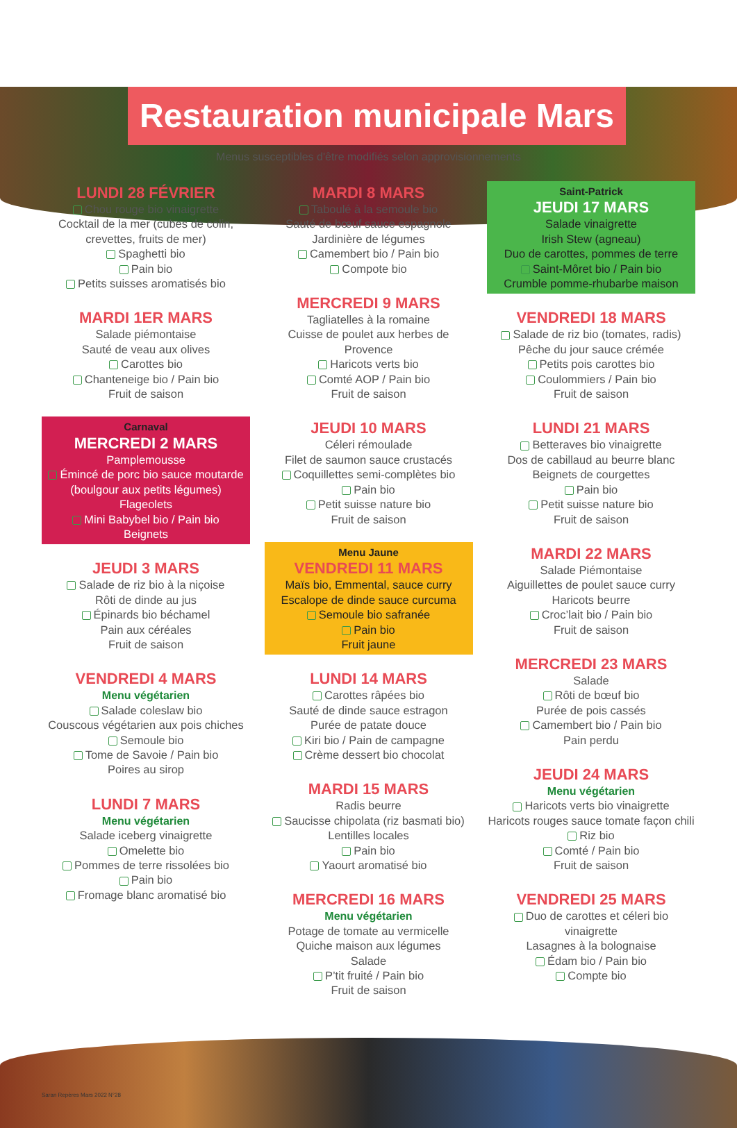Restauration municipale Mars
Menus susceptibles d'être modifiés selon approvisionnements
LUNDI 28 FÉVRIER
Chou rouge bio vinaigrette
Cocktail de la mer (cubes de colin, crevettes, fruits de mer)
Spaghetti bio
Pain bio
Petits suisses aromatisés bio
MARDI 1ER MARS
Salade piémontaise
Sauté de veau aux olives
Carottes bio
Chanteneige bio / Pain bio
Fruit de saison
Carnaval
MERCREDI 2 MARS
Pamplemousse
Émincé de porc bio sauce moutarde (boulgour aux petits légumes)
Flageolets
Mini Babybel bio / Pain bio
Beignets
JEUDI 3 MARS
Salade de riz bio à la niçoise
Rôti de dinde au jus
Épinards bio béchamel
Pain aux céréales
Fruit de saison
VENDREDI 4 MARS
Menu végétarien
Salade coleslaw bio
Couscous végétarien aux pois chiches
Semoule bio
Tome de Savoie / Pain bio
Poires au sirop
LUNDI 7 MARS
Menu végétarien
Salade iceberg vinaigrette
Omelette bio
Pommes de terre rissolées bio
Pain bio
Fromage blanc aromatisé bio
MARDI 8 MARS
Taboulé à la semoule bio
Sauté de bœuf sauce espagnole
Jardinière de légumes
Camembert bio / Pain bio
Compote bio
MERCREDI 9 MARS
Tagliatelles à la romaine
Cuisse de poulet aux herbes de Provence
Haricots verts bio
Comté AOP / Pain bio
Fruit de saison
JEUDI 10 MARS
Céleri rémoulade
Filet de saumon sauce crustacés
Coquillettes semi-complètes bio
Pain bio
Petit suisse nature bio
Fruit de saison
Menu Jaune
VENDREDI 11 MARS
Maïs bio, Emmental, sauce curry
Escalope de dinde sauce curcuma
Semoule bio safranée
Pain bio
Fruit jaune
LUNDI 14 MARS
Carottes râpées bio
Sauté de dinde sauce estragon
Purée de patate douce
Kiri bio / Pain de campagne
Crème dessert bio chocolat
MARDI 15 MARS
Radis beurre
Saucisse chipolata (riz basmati bio)
Lentilles locales
Pain bio
Yaourt aromatisé bio
MERCREDI 16 MARS
Menu végétarien
Potage de tomate au vermicelle
Quiche maison aux légumes
Salade
P’tit fruité / Pain bio
Fruit de saison
Saint-Patrick
JEUDI 17 MARS
Salade vinaigrette
Irish Stew (agneau)
Duo de carottes, pommes de terre
Saint-Môret bio / Pain bio
Crumble pomme-rhubarbe maison
VENDREDI 18 MARS
Salade de riz bio (tomates, radis)
Pêche du jour sauce crémée
Petits pois carottes bio
Coulommiers / Pain bio
Fruit de saison
LUNDI 21 MARS
Betteraves bio vinaigrette
Dos de cabillaud au beurre blanc
Beignets de courgettes
Pain bio
Petit suisse nature bio
Fruit de saison
MARDI 22 MARS
Salade Piémontaise
Aiguillettes de poulet sauce curry
Haricots beurre
Croc’lait bio / Pain bio
Fruit de saison
MERCREDI 23 MARS
Salade
Rôti de bœuf bio
Purée de pois cassés
Camembert bio / Pain bio
Pain perdu
JEUDI 24 MARS
Menu végétarien
Haricots verts bio vinaigrette
Haricots rouges sauce tomate façon chili
Riz bio
Comté / Pain bio
Fruit de saison
VENDREDI 25 MARS
Duo de carottes et céleri bio vinaigrette
Lasagnes à la bolognaise
Édam bio / Pain bio
Compte bio
Saran Repères Mars 2022 N°28